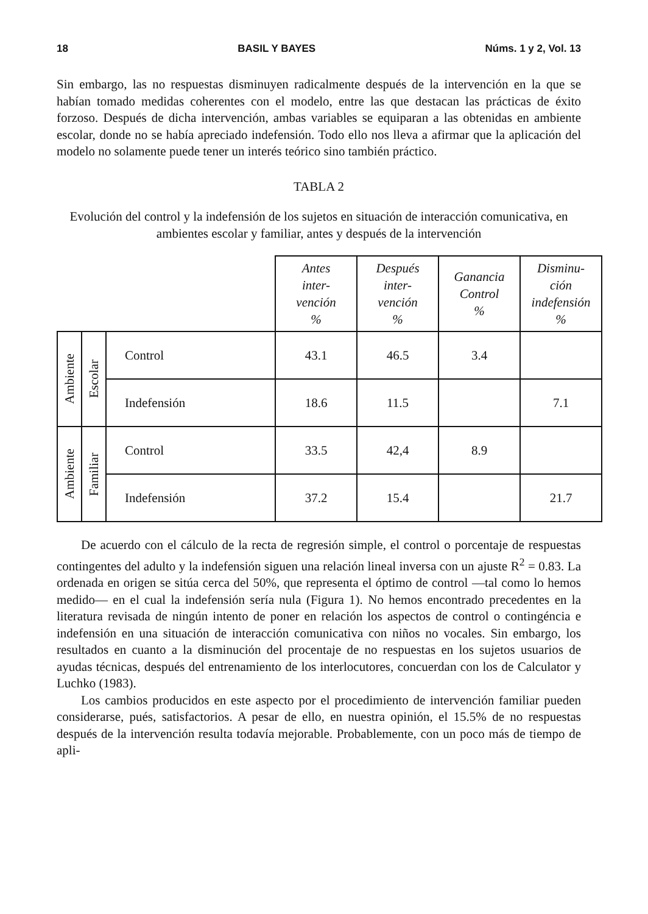18 BASIL Y BAYES Núms. 1 y 2, Vol. 13
Sin embargo, las no respuestas disminuyen radicalmente después de la intervención en la que se habían tomado medidas coherentes con el modelo, entre las que destacan las prácticas de éxito forzoso. Después de dicha intervención, ambas variables se equiparan a las obtenidas en ambiente escolar, donde no se había apreciado indefensión. Todo ello nos lleva a afirmar que la aplicación del modelo no solamente puede tener un interés teórico sino también práctico.
TABLA 2
Evolución del control y la indefensión de los sujetos en situación de interacción comunicativa, en ambientes escolar y familiar, antes y después de la intervención
| | | | Antes inter- vención % | Después inter- vención % | Ganancia Control % | Disminu- ción indefensión % |
| --- | --- | --- | --- | --- | --- | --- |
| Ambiente | Escolar | Control | 43.1 | 46.5 | 3.4 | |
| | | Indefensión | 18.6 | 11.5 | | 7.1 |
| Ambiente | Familiar | Control | 33.5 | 42,4 | 8.9 | |
| | | Indefensión | 37.2 | 15.4 | | 21.7 |
De acuerdo con el cálculo de la recta de regresión simple, el control o porcentaje de respuestas contingentes del adulto y la indefensión siguen una relación lineal inversa con un ajuste R<sup>2</sup> = 0.83. La ordenada en origen se sitúa cerca del 50%, que representa el óptimo de control —tal como lo hemos medido— en el cual la indefensión sería nula (Figura 1). No hemos encontrado precedentes en la literatura revisada de ningún intento de poner en relación los aspectos de control o contingéncia e indefensión en una situación de interacción comunicativa con niños no vocales. Sin embargo, los resultados en cuanto a la disminución del procentaje de no respuestas en los sujetos usuarios de ayudas técnicas, después del entrenamiento de los interlocutores, concuerdan con los de Calculator y Luchko (1983).
Los cambios producidos en este aspecto por el procedimiento de intervención familiar pueden considerarse, pués, satisfactorios. A pesar de ello, en nuestra opinión, el 15.5% de no respuestas después de la intervención resulta todavía mejorable. Probablemente, con un poco más de tiempo de apli-